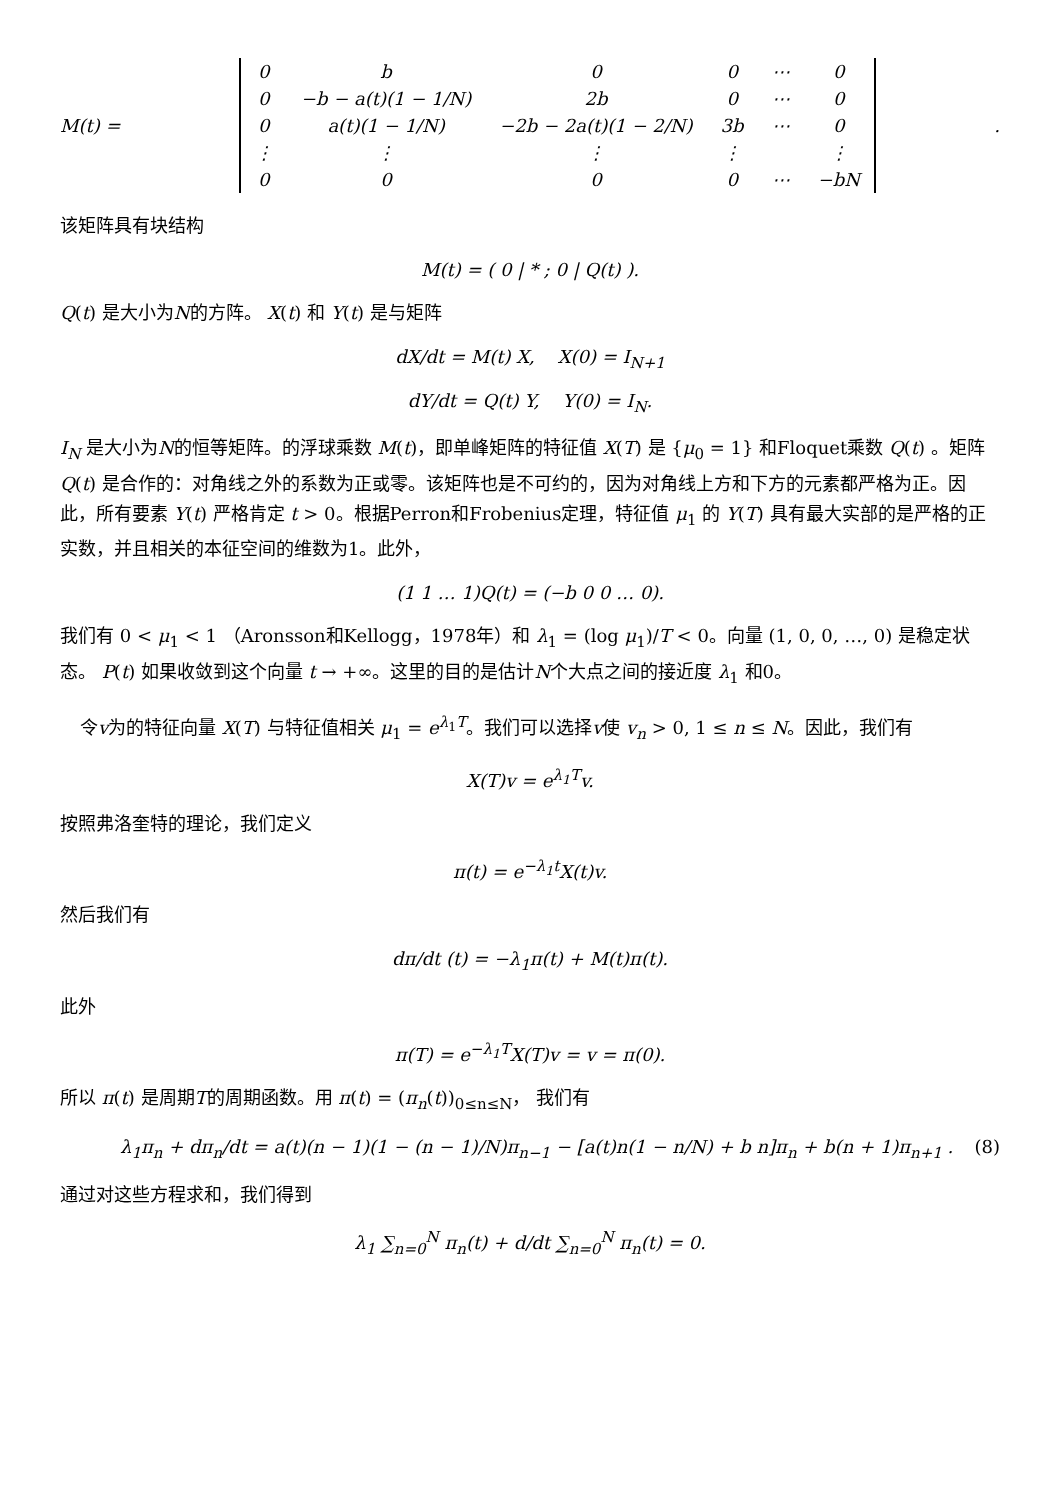M(t) =
| 0 | b | 0 | 0 | ⋯ | 0 |
| 0 | −b − a(t)(1 − 1/N) | 2b | 0 | ⋯ | 0 |
| 0 | a(t)(1 − 1/N) | −2b − 2a(t)(1 − 2/N) | 3b | ⋯ | 0 |
| ⋮ | ⋮ | ⋮ | ⋮ | | ⋮ |
| 0 | 0 | 0 | 0 | ⋯ | −bN |
.
该矩阵具有块结构
M(t) = ( 0 | * ; 0 | Q(t) ).
Q(t) 是大小为N的方阵。 X(t) 和 Y(t) 是与矩阵
dX/dt = M(t) X, X(0) = I<sub>N+1</sub>
dY/dt = Q(t) Y, Y(0) = I<sub>N</sub>.
I<sub>N</sub> 是大小为N的恒等矩阵。的浮球乘数 M(t)，即单峰矩阵的特征值 X(T) 是 {μ<sub>0</sub> = 1} 和Floquet乘数 Q(t) 。矩阵 Q(t) 是合作的：对角线之外的系数为正或零。该矩阵也是不可约的，因为对角线上方和下方的元素都严格为正。因此，所有要素 Y(t) 严格肯定 t > 0。根据Perron和Frobenius定理，特征值 μ<sub>1</sub> 的 Y(T) 具有最大实部的是严格的正实数，并且相关的本征空间的维数为1。此外，
(1 1 … 1)Q(t) = (−b 0 0 … 0).
我们有 0 < μ<sub>1</sub> < 1 （Aronsson和Kellogg，1978年）和 λ<sub>1</sub> = (log μ<sub>1</sub>)/T < 0。向量 (1, 0, 0, …, 0) 是稳定状态。 P(t) 如果收敛到这个向量 t → +∞。这里的目的是估计N个大点之间的接近度 λ<sub>1</sub> 和0。
令v为的特征向量 X(T) 与特征值相关 μ<sub>1</sub> = e<sup>λ<sub>1</sub>T</sup>。我们可以选择v使 v<sub>n</sub> > 0, 1 ≤ n ≤ N。因此，我们有
X(T)v = e<sup>λ<sub>1</sub>T</sup>v.
按照弗洛奎特的理论，我们定义
π(t) = e<sup>−λ<sub>1</sub>t</sup>X(t)v.
然后我们有
dπ/dt (t) = −λ<sub>1</sub>π(t) + M(t)π(t).
此外
π(T) = e<sup>−λ<sub>1</sub>T</sup>X(T)v = v = π(0).
所以 π(t) 是周期T的周期函数。用 π(t) = (π<sub>n</sub>(t))<sub>0≤n≤N</sub>， 我们有
λ<sub>1</sub>π<sub>n</sub> + dπ<sub>n</sub>/dt = a(t)(n − 1)(1 − (n − 1)/N)π<sub>n−1</sub> − [a(t)n(1 − n/N) + b n]π<sub>n</sub> + b(n + 1)π<sub>n+1</sub> . (8)
通过对这些方程求和，我们得到
λ<sub>1</sub> ∑<sub>n=0</sub><sup>N</sup> π<sub>n</sub>(t) + d/dt ∑<sub>n=0</sub><sup>N</sup> π<sub>n</sub>(t) = 0.